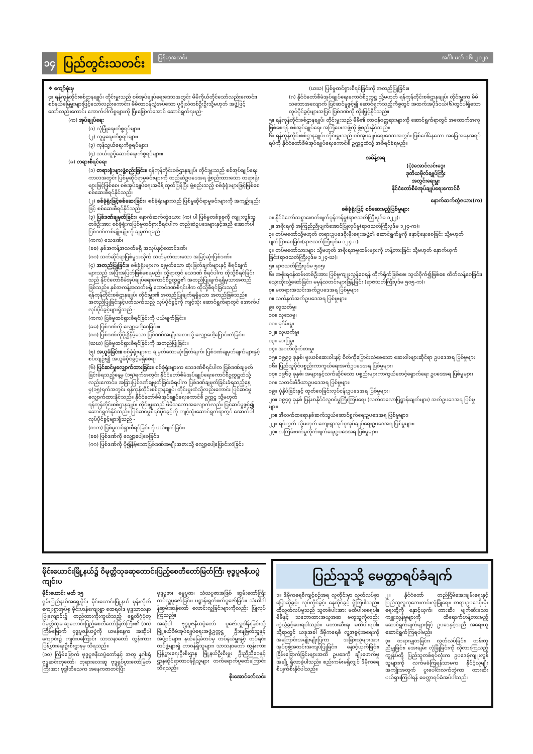၁၄
ပြည်တွင်းသတင်း
မြန်မာ့အလင်း အင်္ဂါ၊ မတ် ၁၆၊ ၂၀၂၁
❖ ကျော်ဖုံးမှ
၄။ ရန်ကုန်တိုင်းစစ်ဌာနချုပ်၊ တိုင်းမှူးသည် စစ်အုပ်ချုပ်ရေးဒေသအတွင်း မိမိကိုယ်တိုင်သော်လည်းကောင်း၊ စစ်နယ်မြေမှူးများဖြင့်သော်လည်းကောင်း၊ မိမိတာဝန်လွှဲအပ်သော ပုဂ္ဂိုလ်တစ်ဦးဦးသို့မဟုတ် အဖွဲ့ဖြင့်သော်လည်းကောင်း အောက်ပါကိစ္စများကို ပြီးမြောက်အောင် ဆောင်ရွက်ရမည်-
(က) အုပ်ချုပ်ရေး
(၁) လုံခြုံရေးကိစ္စရပ်များ၊
(၂) လူမှုရေးကိစ္စရပ်များ၊
(၃) ကုန်သွယ်ရေးကိစ္စရပ်များ၊
(၄) သယ်ယူပို့ဆောင်ရေးကိစ္စရပ်များ။
(ခ) တရားစီရင်ရေး
(၁) တရားရုံးများဖွဲ့စည်းခြင်း။ ရန်ကုန်တိုင်းစစ်ဌာနချုပ်၊ တိုင်းမှူးသည် စစ်အုပ်ချုပ်ရေးကာလအတွင်း ပြစ်မှုဆိုင်ရာမှုခင်းများကို တည်ဆဲဥပဒေအရ ဖွဲ့စည်းထားသော တရားရုံးများဖြင့်ဖြစ်စေ၊ စစ်အုပ်ချုပ်ရေးအမိန့် ထုတ်ပြန်ပြီး ဖွဲ့စည်းသည့် စစ်ခုံရုံးများဖြင့်ဖြစ်စေ စစ်ဆေးစီရင်နိုင်သည်။
(၂) စစ်ခုံရုံးဖြင့်စစ်ဆေးခြင်း။ စစ်ခုံရုံးများသည် ပြစ်မှုဆိုင်ရာမှုခင်းများကို အကျဉ်းနည်းဖြင့် စစ်ဆေးစီရင်နိုင်သည်။
(၃) ပြစ်ဒဏ်ချမှတ်ခြင်း။ နောက်ဆက်တွဲဇယား (က) ပါ ပြစ်မှုတစ်ခုခုကို ကျူးလွန်သူတစ်ဦးအား စစ်ခုံရုံးကပြစ်မှုထင်ရှားစီရင်ပါက တည်ဆဲဥပဒေများနှင့်အညီ အောက်ပါပြစ်ဒဏ်တစ်မျိုးမျိုးကို ချမှတ်ရမည် -
(ကက) သေဒဏ်၊
(ခခ) နှစ်အကန့်အသတ်မရှိ အလုပ်နှင့်ထောင်ဒဏ်၊
(ဂဂ) သက်ဆိုင်ရာပြစ်မှုအလိုက် သတ်မှတ်ထားသော အမြင့်ဆုံးပြစ်ဒဏ်။
(၄) အတည်ပြုခြင်း။ စစ်ခုံရုံးများက ချမှတ်သော ဆုံးဖြတ်ချက်များနှင့် စီရင်ချက်များသည် အပြီးအပြတ်ဖြစ်စေရမည်။ သို့ရာတွင် သေဒဏ် စီရင်ပါက ထိုသို့စီရင်ခြင်းသည် နိုင်ငံတော်စီမံအုပ်ချုပ်ရေးကောင်စီဥက္ကဋ္ဌ၏ အတည်ပြုချက်ရရှိမှသာအတည်ဖြစ်သည်။ နှစ်အကန့်အသတ်မရှိ ထောင်ဒဏ်စီရင်ပါက ထိုသို့စီရင်ခြင်းသည် ရန်ကုန်တိုင်းစစ်ဌာနချုပ်၊ တိုင်းမှူး၏ အတည်ပြုချက်ရရှိမှသာ အတည်ဖြစ်သည်။ အတည်ပြုခြင်းနှင့်ပတ်သက်သည့် လုပ်ပိုင်ခွင့်ကို ကျင့်သုံး ဆောင်ရွက်ရာတွင် အောက်ပါလုပ်ပိုင်ခွင့်များရှိသည် -
(ကက) ပြစ်မှုထင်ရှားစီရင်ခြင်းကို ပယ်ဖျက်ခြင်း။
(ခခ) ပြစ်ဒဏ်ကို လျှော့ပေါ့စေခြင်း။
(ဂဂ) ပြစ်ဒဏ်ကိုပို၍နိမ့်သော ပြစ်ဒဏ်အမျိုးအစားသို့ လျှော့ပေါ့ပြောင်းလဲခြင်း။
(ဃဃ) ပြစ်မှုထင်ရှားစီရင်ခြင်းကို အတည်ပြုခြင်း။
(၅) အယူခံခြင်း။ စစ်ခုံရုံးများက ချမှတ်သောဆုံးဖြတ်ချက်၊ ပြစ်ဒဏ်ချမှတ်ချက်များနှင့်စပ်လျဉ်း၍ အယူခံပိုင်ခွင့်မရှိစေရ။
(၆) ပြင်ဆင်မှုလျှောက်ထားခြင်း။ စစ်ခုံရုံးများက သေဒဏ်စီရင်ပါက ပြစ်ဒဏ်ချမှတ်ခြင်းခံရသည့်နေ့မှ (၁၅)ရက်အတွင်း နိုင်ငံတော်စီမံအုပ်ချုပ်ရေးကောင်စီဥက္ကဋ္ဌထံသို့လည်းကောင်း၊ အခြားပြစ်ဒဏ်ချမှတ်ခြင်းခံရပါက ပြစ်ဒဏ်ချမှတ်ခြင်းခံရသည့်နေ့မှ(၁၅)ရက်အတွင်း ရန်ကုန်တိုင်းစစ်ဌာနချုပ်၊ တိုင်းမှူးထံသို့လည်းကောင်း ပြင်ဆင်မှု လျှောက်ထားနိုင်သည်။ နိုင်ငံတော်စီမံအုပ်ချုပ်ရေးကောင်စီ ဥက္ကဋ္ဌ သို့မဟုတ် ရန်ကုန်တိုင်းစစ်ဌာနချုပ်၊ တိုင်းမှူးသည် မိမိသဘောအလျောက်လည်း ပြင်ဆင်မှုဖွင့်၍ ဆောင်ရွက်နိုင်သည်။ ပြင်ဆင်မှုစီရင်ပိုင်ခွင့်ကို ကျင့်သုံးဆောင်ရွက်ရာတွင် အောက်ပါလုပ်ပိုင်ခွင့်များရှိသည် -
(ကက) ပြစ်မှုထင်ရှားစီရင်ခြင်းကို ပယ်ဖျက်ခြင်း၊
(ခခ) ပြစ်ဒဏ်ကို လျှော့ပေါ့စေခြင်း၊
(ဂဂ) ပြစ်ဒဏ်ကို ပို၍နိမ့်သောပြစ်ဒဏ်အမျိုးအစားသို့ လျှော့ပေါ့ပြောင်းလဲခြင်း၊
(ဃဃ) ပြစ်မှုထင်ရှားစီရင်ခြင်းကို အတည်ပြုခြင်း။
(ဂ) နိုင်ငံတော်စီမံအုပ်ချုပ်ရေးကောင်စီဥက္ကဋ္ဌ သို့မဟုတ် ရန်ကုန်တိုင်းစစ်ဌာနချုပ်၊ တိုင်းမှူးက မိမိသဘောအလျောက် ပြင်ဆင်မှုဖွင့်၍ ဆောင်ရွက်သည့်ကိစ္စတွင် အထက်အပိုဒ်ငယ်(၆)တွင်ပါရှိသော လုပ်ပိုင်ခွင့်များအပြင် ပြစ်ဒဏ်ကို တိုးမြှင့်နိုင်သည်။
၅။ ရန်ကုန်တိုင်းစစ်ဌာနချုပ်၊ တိုင်းမှူးသည် မိမိ၏ တာဝန်ဝတ္တရားများကို ဆောင်ရွက်ရာတွင် အထောက်အကူဖြစ်စေရန် စစ်အုပ်ချုပ်ရေး အကြံပေးအဖွဲ့ကို ဖွဲ့စည်းနိုင်သည်။
၆။ ရန်ကုန်တိုင်းစစ်ဌာနချုပ်၊ တိုင်းမှူးသည် စစ်အုပ်ချုပ်ရေးဒေသအတွင်း ဖြစ်ပေါ်နေသော အခြေအနေအရပ်ရပ်ကို နိုင်ငံတော်စီမံအုပ်ချုပ်ရေးကောင်စီ ဥက္ကဋ္ဌထံသို့ အစီရင်ခံရမည်။
အမိန့်အရ
(ပုံ)အောင်လင်းဒွေး
ဒုတိယဗိုလ်ချုပ်ကြီး
အတွင်းရေးမှူး
နိုင်ငံတော်စီမံအုပ်ချုပ်ရေးကောင်စီ
နောက်ဆက်တွဲဇယား(က)
စစ်ခုံရုံးဖြင့် စစ်ဆေးမည့်ပြစ်မှုများ
၁။ နိုင်ငံတော်သစ္စာဖောက်ဖျက်ပုန်ကန်မှု(ရာဇသတ်ကြီးပုဒ်မ ၁၂၂)၊
၂။ အစိုးရကို အကြည်ညိုပျက်အောင်ပြုလုပ်မှု(ရာဇသတ်ကြီးပုဒ်မ ၁၂၄-က)၊
၃။ တပ်မတော်သို့မဟုတ် တရားဥပဒေစိုးမိုးရေးအဖွဲ့၏ ဆောင်ရွက်မှုကို နှောင့်နှေးစေခြင်း သို့မဟုတ် ပျက်ပြားစေခြင်း(ရာဇသတ်ကြီးပုဒ်မ ၁၂၄-ဂ)၊
၄။ တပ်မတော်သားများ သို့မဟုတ် အစိုးရအမှုထမ်းများကို ဟန့်တားခြင်း သို့မဟုတ် နှောက်ယှက်ခြင်း(ရာဇသတ်ကြီးပုဒ်မ ၁၂၄-ဃ)၊
၅။ ရာဇသတ်ကြီးပုဒ်မ ၅၀၅၊
၆။ အစိုးရဝန်ထမ်းတစ်ဦးအား ပြစ်မှုကျူးလွန်စေရန် တိုက်ရိုက်ဖြစ်စေ၊ သွယ်ဝိုက်၍ဖြစ်စေ ထိတ်လန့်စေခြင်း၊ သွေးထိုးလှုံ့ဆော်ခြင်း၊ မမှန်သတင်းများဖြန့်ခြင်း (ရာဇသတ်ကြီးပုဒ်မ ၅၀၅-က)၊
၇။ မတရားအသင်းအက်ဥပဒေအရ ပြစ်မှုများ၊
၈။ လက်နက်အက်ဥပဒေအရ ပြစ်မှုများ၊
၉။ လူသတ်မှု၊
၁၀။ လုသေမှု၊
၁၁။ မုဒိမ်းမှု၊
၁၂။ လုယက်မှု၊
၁၃။ ဓားပြမှု၊
၁၄။ အဂတိလိုက်စားမှု၊
၁၅။ ၁၉၉၃ ခုနှစ်၊ မူးယစ်ဆေးဝါးနှင့် စိတ်ကိုပြောင်းလဲစေသော ဆေးဝါးများဆိုင်ရာ ဥပဒေအရ ပြစ်မှုများ၊
၁၆။ ပြည်သူပိုင်ပစ္စည်းကာကွယ်ရေးအက်ဥပဒေအရ ပြစ်မှုများ၊
၁၇။ ၁၉၆၃ ခုနှစ်၊ အများနှင့်သက်ဆိုင်သော ပစ္စည်းများကာကွယ်စောင့်ရှောက်ရေး ဥပဒေအရ ပြစ်မှုများ၊
၁၈။ သတင်းမီဒီယာဥပဒေအရ ပြစ်မှုများ၊
၁၉။ ပုံနှိပ်ခြင်းနှင့် ထုတ်ဝေခြင်းလုပ်ငန်းဥပဒေအရ ပြစ်မှုများ၊
၂၀။ ၁၉၄၇ ခုနှစ် မြန်မာနိုင်ငံလူဝင်မှုကြီးကြပ်ရေး (လတ်တလောပြဋ္ဌာန်းချက်များ) အက်ဥပဒေအရ ပြစ်မှုများ၊
၂၁။ အီလက်ထရောနစ်ဆက်သွယ်ဆောင်ရွက်ရေးဥပဒေအရ ပြစ်မှုများ၊
၂၂။ ရပ်ကွက် သို့မဟုတ် ကျေးရွာအုပ်စုအုပ်ချုပ်ရေးဥပဒေအရ ပြစ်မှုများ၊
၂၃။ အကြမ်းဖက်မှုတိုက်ဖျက်ရေးဥပဒေအရ ပြစ်မှုများ၊
မိုင်းယောင်းမြို့နယ်၌ ဝိမုတ္တိသုခဆုတောင်းပြည့်စေတီတော်မြတ်ကြီး ဗုဒ္ဓပူဇနီယပွဲကျင်းပ
မိုင်းယောင်း မတ် ၁၅
ရှမ်းပြည်နယ်အရှေ့ပိုင်း မိုင်းယောင်းမြို့နယ် မုန်းလိုက်ကျေးရွာအုပ်စု မိုင်းဟန်ကျေးရွာ ထေရဝါဒ ဗုဒ္ဓသာသနာပြုကျောင်း၌ တည်ထားကိုးကွယ်သည့် ရွှေတိဂုံပုံတူ ဝိမုတ္တိသုခ ဆုတောင်းပြည့်စေတီတော်မြတ်ကြီး၏ (၁၀) ကြိမ်မြောက် ဗုဒ္ဓပူဇနီယပွဲကို ယမန်နေ့က အဆိုပါကျောင်း၌ ကျင်းပကြောင်း သာသနာတော် ထွန်းကားပြန့်ပွားရေးဦးစီးဌာနမှ သိရသည်။
(၁၀) ကြိမ်မြောက် ဗုဒ္ဓပူဇနီယပွဲတော်နှင့် အတူ နဂါးရုံ ဗုဒ္ဓဆင်းတုတော်၊ ဘုရားလေးဆူ ဗုဒ္ဓရုပ်ပွားတော်မြတ်ကြီးအား ဗုဒ္ဓါဘိသေက အနေကဇာတင်ပြီး
ဗုဒ္ဓပူဇာ၊ ဓမ္မပူဇာ၊ သံဃပူဇာအဖြစ် ဆွမ်းတော်ကြီးကပ်လှူပူဇော်ခြင်း၊ ပဋ္ဌာန်းရွတ်ဖတ်ပူဇော်ခြင်း၊ သံဃါဒါန်ဆွမ်းဆန်တော် လောင်းလှူခြင်းများကိုလည်း ပြုလုပ်ကြသည်။
အဆိုပါ ဗုဒ္ဓပူဇနီယပွဲတော် ပူဇော်လှူဒါန်းခြင်းသို့ မြို့နယ်စီမံအုပ်ချုပ်ရေးအဖွဲ့ဥက္ကဋ္ဌ ဦးနေမြတ်သူနှင့် အဖွဲ့ဝင်များ၊ နယ်မြေခံတပ်မှ တပ်နယ်မှူးနှင့် တပ်ရင်းတပ်ဖွဲ့များရှိ တာဝန်ရှိသူများ၊ သာသနာတော် ထွန်းကားပြန့်ပွားရေးဦးစီးဌာန မြို့နယ်ဦးစီးမှူး ဦးညီညီဝေနှင့် ဌာနဆိုင်ရာတာဝန်ရှိသူများ တက်ရောက်ပူဇော်ကြောင်း သိရသည်။
စိုးအောင်ဇော်လင်း
ပြည်သူသို့ မေတ္တာရပ်ခံချက်
၁။ ဒီမိုကရေစီကျင့်စဉ်အရ လူတိုင်းမှာ လွတ်လပ်စွာပြောဆိုခွင့်၊ လုပ်ကိုင်ခွင့်၊ နေထိုင်ခွင့် ရှိကြပါသည်။ ထိုလွတ်လပ်မှုသည် သူတစ်ပါးအား မထိပါးစေရပါ။ မိမိနှင့် သဘောထားအယူအဆ မတူသူကိုလည်း ကွဲလွဲခွင့်ပေးရပါသည်။ မတားဆီးရ၊ မထိပါးရပါ။ သို့ရာတွင် ယခုအခါ ဒီမိုကရေစီ လူ့အခွင့်အရေးကို အကြောင်းအမျိုးမျိုးပြကာ အခြားသူများအား အုပ်စုဖွဲ့အတင်းအကျပ်ပြုခြင်း၊ နှောင့်ယှက်ခြင်း၊ ခြိမ်းခြောက်ခြင်းများအထိ ဥပဒေကို ချိုးဖောက်မှုအချို့ ရှိလာခဲ့ပါသည်။ စည်းကမ်းမရှိလျှင် ဒီမိုကရေစီပျက်စီးနိုင်ပါသည်။
၂။ နိုင်ငံတော် တည်ငြိမ်အေးချမ်းရေးနှင့် ပြည်သူလူထုဘေးကင်းလုံခြုံရေး၊ တရားဥပဒေစိုးမိုးရေးတို့ကို နှောင့်ယှက်၊ တားဆီး၊ ဖျက်ဆီးသော ကျူးလွန်မှုများကို ထိရောက်ဟန့်တားမည့် ဆောင်ရွက်ချက်များဖြင့် ဥပဒေနှင့်အညီ အရေးယူဆောင်ရွက်ကြရပါမည်။
၃။ တရားမျှတခြင်း၊ လွတ်လပ်ခြင်း၊ တန်းတူညီမျှခြင်း၊ အေးချမ်း လုံခြုံခြင်းကို လိုလားကြသည့် ကျွန်ုပ်တို့ ပြည်သူတစ်ရပ်လုံးက ဥပဒေမဲ့ကျူးလွန်သူများကို လက်မခံကြရန်သာမက နိုင်ငံ့လူမျိုးအကျိုးအတွက် ပူးပေါင်းလက်တွဲကာ တားဆီးပယ်ရှားကြပါရန် မေတ္တာရပ်ခံအပ်ပါသည်။